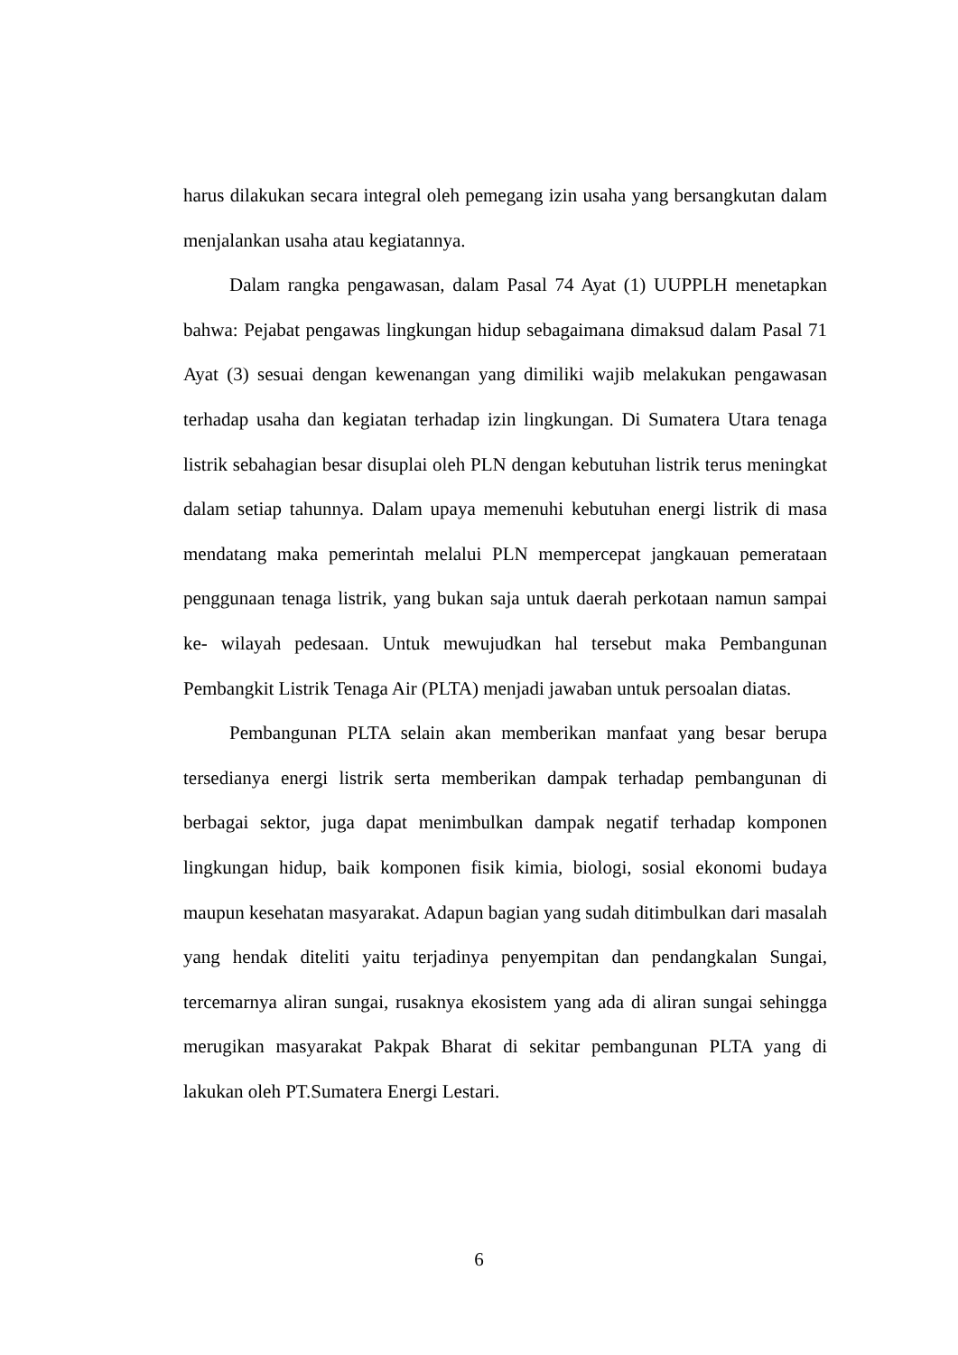harus dilakukan secara integral oleh pemegang izin usaha yang bersangkutan dalam menjalankan usaha atau kegiatannya.
Dalam rangka pengawasan, dalam Pasal 74 Ayat (1) UUPPLH menetapkan bahwa: Pejabat pengawas lingkungan hidup sebagaimana dimaksud dalam Pasal 71 Ayat (3) sesuai dengan kewenangan yang dimiliki wajib melakukan pengawasan terhadap usaha dan kegiatan terhadap izin lingkungan. Di Sumatera Utara tenaga listrik sebahagian besar disuplai oleh PLN dengan kebutuhan listrik terus meningkat dalam setiap tahunnya. Dalam upaya memenuhi kebutuhan energi listrik di masa mendatang maka pemerintah melalui PLN mempercepat jangkauan pemerataan penggunaan tenaga listrik, yang bukan saja untuk daerah perkotaan namun sampai ke- wilayah pedesaan. Untuk mewujudkan hal tersebut maka Pembangunan Pembangkit Listrik Tenaga Air (PLTA) menjadi jawaban untuk persoalan diatas.
Pembangunan PLTA selain akan memberikan manfaat yang besar berupa tersedianya energi listrik serta memberikan dampak terhadap pembangunan di berbagai sektor, juga dapat menimbulkan dampak negatif terhadap komponen lingkungan hidup, baik komponen fisik kimia, biologi, sosial ekonomi budaya maupun kesehatan masyarakat. Adapun bagian yang sudah ditimbulkan dari masalah yang hendak diteliti yaitu terjadinya penyempitan dan pendangkalan Sungai, tercemarnya aliran sungai, rusaknya ekosistem yang ada di aliran sungai sehingga merugikan masyarakat Pakpak Bharat di sekitar pembangunan PLTA yang di lakukan oleh PT.Sumatera Energi Lestari.
6